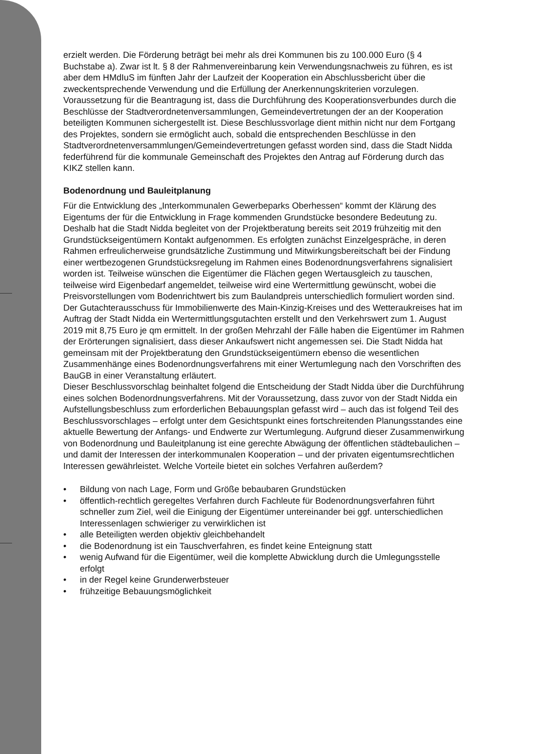erzielt werden. Die Förderung beträgt bei mehr als drei Kommunen bis zu 100.000 Euro (§ 4 Buchstabe a). Zwar ist lt. § 8 der Rahmenvereinbarung kein Verwendungsnachweis zu führen, es ist aber dem HMdIuS im fünften Jahr der Laufzeit der Kooperation ein Abschlussbericht über die zweckentsprechende Verwendung und die Erfüllung der Anerkennungskriterien vorzulegen.
Voraussetzung für die Beantragung ist, dass die Durchführung des Kooperationsverbundes durch die Beschlüsse der Stadtverordnetenversammlungen, Gemeindevertretungen der an der Kooperation beteiligten Kommunen sichergestellt ist. Diese Beschlussvorlage dient mithin nicht nur dem Fortgang des Projektes, sondern sie ermöglicht auch, sobald die entsprechenden Beschlüsse in den Stadtverordnetenversammlungen/Gemeindevertretungen gefasst worden sind, dass die Stadt Nidda federführend für die kommunale Gemeinschaft des Projektes den Antrag auf Förderung durch das KIKZ stellen kann.
Bodenordnung und Bauleitplanung
Für die Entwicklung des „Interkommunalen Gewerbeparks Oberhessen“ kommt der Klärung des Eigentums der für die Entwicklung in Frage kommenden Grundstücke besondere Bedeutung zu.
Deshalb hat die Stadt Nidda begleitet von der Projektberatung bereits seit 2019 frühzeitig mit den Grundstückseigentümern Kontakt aufgenommen. Es erfolgten zunächst Einzelgespräche, in deren Rahmen erfreulicherweise grundsätzliche Zustimmung und Mitwirkungsbereitschaft bei der Findung einer wertbezogenen Grundstücksregelung im Rahmen eines Bodenordnungsverfahrens signalisiert worden ist. Teilweise wünschen die Eigentümer die Flächen gegen Wertausgleich zu tauschen, teilweise wird Eigenbedarf angemeldet, teilweise wird eine Wertermittlung gewünscht, wobei die Preisvorstellungen vom Bodenrichtwert bis zum Baulandpreis unterschiedlich formuliert worden sind.
Der Gutachterausschuss für Immobilienwerte des Main-Kinzig-Kreises und des Wetteraukreises hat im Auftrag der Stadt Nidda ein Wertermittlungsgutachten erstellt und den Verkehrswert zum 1. August 2019 mit 8,75 Euro je qm ermittelt. In der großen Mehrzahl der Fälle haben die Eigentümer im Rahmen der Erörterungen signalisiert, dass dieser Ankaufswert nicht angemessen sei. Die Stadt Nidda hat gemeinsam mit der Projektberatung den Grundstückseigentümern ebenso die wesentlichen Zusammenhänge eines Bodenordnungsverfahrens mit einer Wertumlegung nach den Vorschriften des BauGB in einer Veranstaltung erläutert.
Dieser Beschlussvorschlag beinhaltet folgend die Entscheidung der Stadt Nidda über die Durchführung eines solchen Bodenordnungsverfahrens. Mit der Voraussetzung, dass zuvor von der Stadt Nidda ein Aufstellungsbeschluss zum erforderlichen Bebauungsplan gefasst wird – auch das ist folgend Teil des Beschlussvorschlages – erfolgt unter dem Gesichtspunkt eines fortschreitenden Planungsstandes eine aktuelle Bewertung der Anfangs- und Endwerte zur Wertumlegung. Aufgrund dieser Zusammenwirkung von Bodenordnung und Bauleitplanung ist eine gerechte Abwägung der öffentlichen städtebaulichen – und damit der Interessen der interkommunalen Kooperation – und der privaten eigentumsrechtlichen Interessen gewährleistet. Welche Vorteile bietet ein solches Verfahren außerdem?
• Bildung von nach Lage, Form und Größe bebaubaren Grundstücken
• öffentlich-rechtlich geregeltes Verfahren durch Fachleute für Bodenordnungsverfahren führt schneller zum Ziel, weil die Einigung der Eigentümer untereinander bei ggf. unterschiedlichen Interessenlagen schwieriger zu verwirklichen ist
• alle Beteiligten werden objektiv gleichbehandelt
• die Bodenordnung ist ein Tauschverfahren, es findet keine Enteignung statt
• wenig Aufwand für die Eigentümer, weil die komplette Abwicklung durch die Umlegungsstelle erfolgt
• in der Regel keine Grunderwerbsteuer
• frühzeitige Bebauungsmöglichkeit